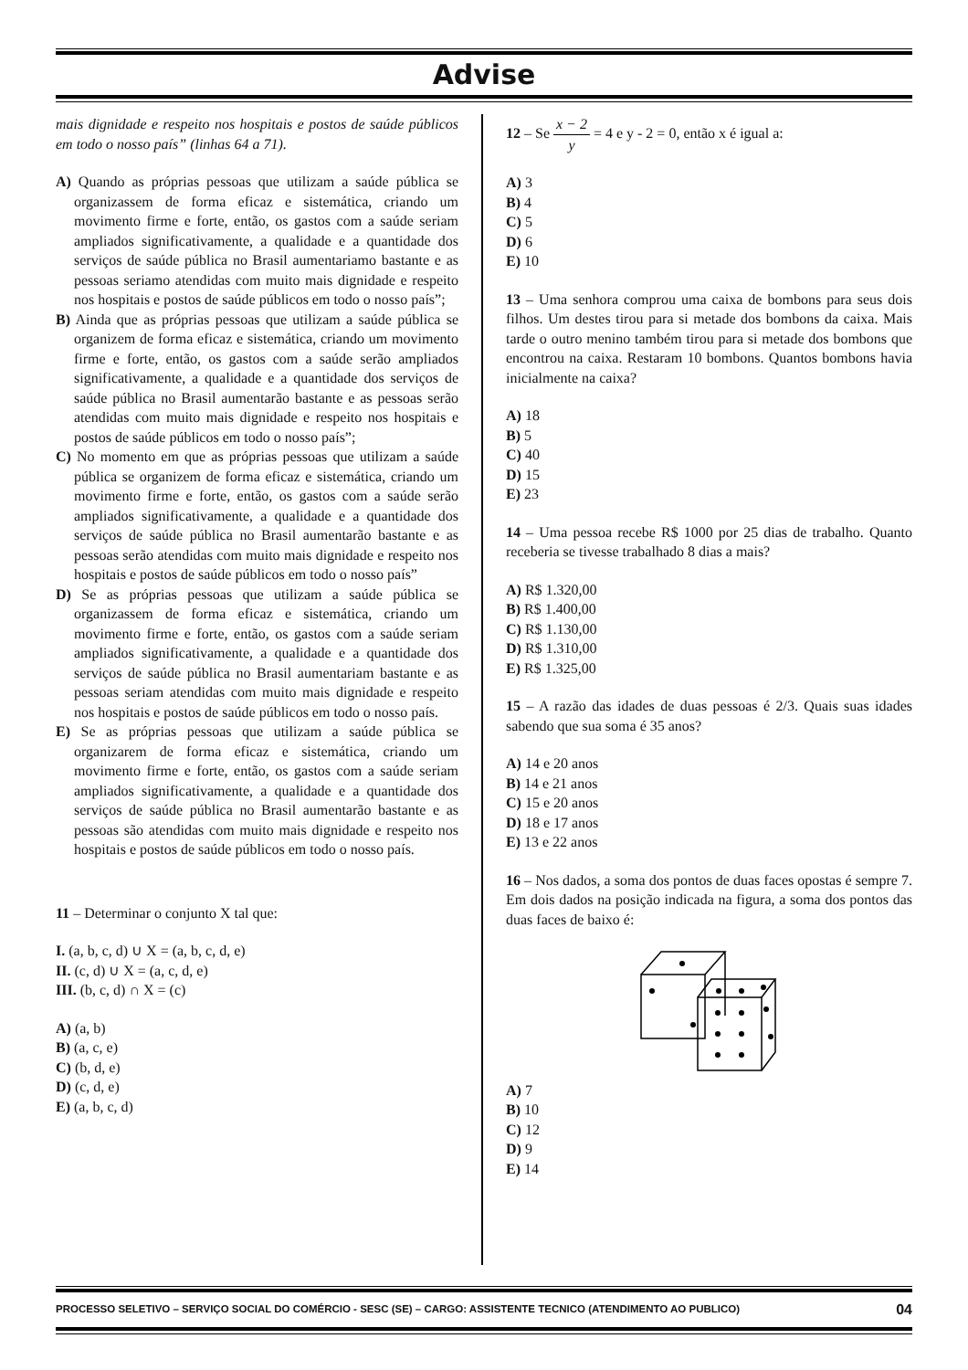Advise
mais dignidade e respeito nos hospitais e postos de saúde públicos em todo o nosso país” (linhas 64 a 71).
A) Quando as próprias pessoas que utilizam a saúde pública se organizassem de forma eficaz e sistemática, criando um movimento firme e forte, então, os gastos com a saúde seriam ampliados significativamente, a qualidade e a quantidade dos serviços de saúde pública no Brasil aumentariamo bastante e as pessoas seriamo atendidas com muito mais dignidade e respeito nos hospitais e postos de saúde públicos em todo o nosso país”;
B) Ainda que as próprias pessoas que utilizam a saúde pública se organizem de forma eficaz e sistemática, criando um movimento firme e forte, então, os gastos com a saúde serão ampliados significativamente, a qualidade e a quantidade dos serviços de saúde pública no Brasil aumentarão bastante e as pessoas serão atendidas com muito mais dignidade e respeito nos hospitais e postos de saúde públicos em todo o nosso país”;
C) No momento em que as próprias pessoas que utilizam a saúde pública se organizem de forma eficaz e sistemática, criando um movimento firme e forte, então, os gastos com a saúde serão ampliados significativamente, a qualidade e a quantidade dos serviços de saúde pública no Brasil aumentarão bastante e as pessoas serão atendidas com muito mais dignidade e respeito nos hospitais e postos de saúde públicos em todo o nosso país”
D) Se as próprias pessoas que utilizam a saúde pública se organizassem de forma eficaz e sistemática, criando um movimento firme e forte, então, os gastos com a saúde seriam ampliados significativamente, a qualidade e a quantidade dos serviços de saúde pública no Brasil aumentariam bastante e as pessoas seriam atendidas com muito mais dignidade e respeito nos hospitais e postos de saúde públicos em todo o nosso país.
E) Se as próprias pessoas que utilizam a saúde pública se organizarem de forma eficaz e sistemática, criando um movimento firme e forte, então, os gastos com a saúde seriam ampliados significativamente, a qualidade e a quantidade dos serviços de saúde pública no Brasil aumentarão bastante e as pessoas são atendidas com muito mais dignidade e respeito nos hospitais e postos de saúde públicos em todo o nosso país.
11 – Determinar o conjunto X tal que:
I. (a, b, c, d) ∪ X = (a, b, c, d, e)
II. (c, d) ∪ X = (a, c, d, e)
III. (b, c, d) ∩ X = (c)
A) (a, b)
B) (a, c, e)
C) (b, d, e)
D) (c, d, e)
E) (a, b, c, d)
12 – Se x − 2 y = 4 e y - 2 = 0, então x é igual a:
A) 3
B) 4
C) 5
D) 6
E) 10
13 – Uma senhora comprou uma caixa de bombons para seus dois filhos. Um destes tirou para si metade dos bombons da caixa. Mais tarde o outro menino também tirou para si metade dos bombons que encontrou na caixa. Restaram 10 bombons. Quantos bombons havia inicialmente na caixa?
A) 18
B) 5
C) 40
D) 15
E) 23
14 – Uma pessoa recebe R$ 1000 por 25 dias de trabalho. Quanto receberia se tivesse trabalhado 8 dias a mais?
A) R$ 1.320,00
B) R$ 1.400,00
C) R$ 1.130,00
D) R$ 1.310,00
E) R$ 1.325,00
15 – A razão das idades de duas pessoas é 2/3. Quais suas idades sabendo que sua soma é 35 anos?
A) 14 e 20 anos
B) 14 e 21 anos
C) 15 e 20 anos
D) 18 e 17 anos
E) 13 e 22 anos
16 – Nos dados, a soma dos pontos de duas faces opostas é sempre 7. Em dois dados na posição indicada na figura, a soma dos pontos das duas faces de baixo é:
A) 7
B) 10
C) 12
D) 9
E) 14
PROCESSO SELETIVO – SERVIÇO SOCIAL DO COMÉRCIO - SESC (SE) – CARGO: ASSISTENTE TECNICO (ATENDIMENTO AO PUBLICO) 04